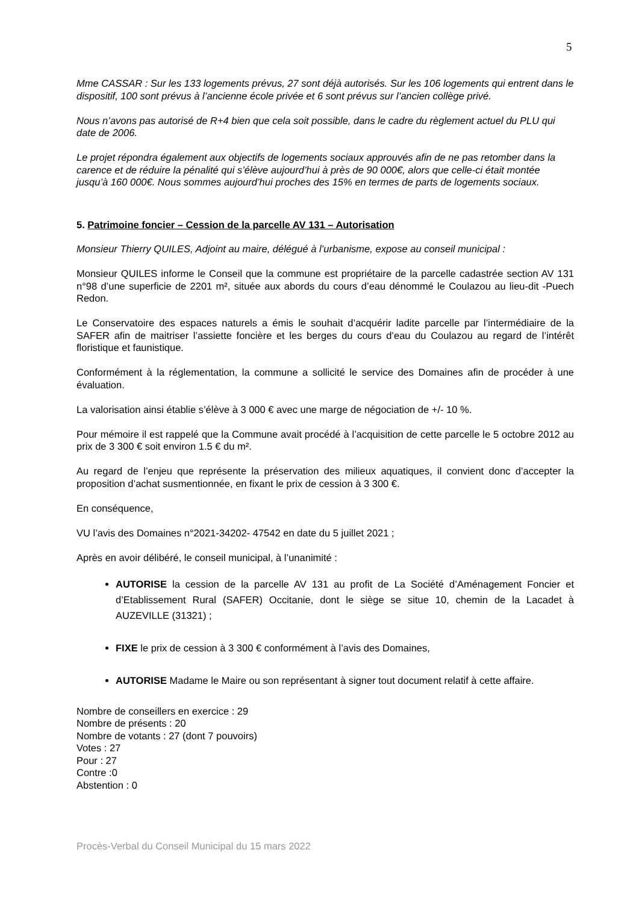5
Mme CASSAR : Sur les 133 logements prévus, 27 sont déjà autorisés. Sur les 106 logements qui entrent dans le dispositif, 100 sont prévus à l’ancienne école privée et 6 sont prévus sur l’ancien collège privé.
Nous n’avons pas autorisé de R+4 bien que cela soit possible, dans le cadre du règlement actuel du PLU qui date de 2006.
Le projet répondra également aux objectifs de logements sociaux approuvés afin de ne pas retomber dans la carence et de réduire la pénalité qui s’élève aujourd’hui à près de 90 000€, alors que celle-ci était montée jusqu’à 160 000€. Nous sommes aujourd’hui proches des 15% en termes de parts de logements sociaux.
5. Patrimoine foncier – Cession de la parcelle AV 131 – Autorisation
Monsieur Thierry QUILES, Adjoint au maire, délégué à l’urbanisme, expose au conseil municipal :
Monsieur QUILES informe le Conseil que la commune est propriétaire de la parcelle cadastrée section AV 131 n°98 d’une superficie de 2201 m², située aux abords du cours d’eau dénommé le Coulazou au lieu-dit -Puech Redon.
Le Conservatoire des espaces naturels a émis le souhait d’acquérir ladite parcelle par l’intermédiaire de la SAFER afin de maitriser l’assiette foncière et les berges du cours d’eau du Coulazou au regard de l’intérêt floristique et faunistique.
Conformément à la réglementation, la commune a sollicité le service des Domaines afin de procéder à une évaluation.
La valorisation ainsi établie s’élève à 3 000 € avec une marge de négociation de +/- 10 %.
Pour mémoire il est rappelé que la Commune avait procédé à l’acquisition de cette parcelle le 5 octobre 2012 au prix de 3 300 € soit environ 1.5 € du m².
Au regard de l’enjeu que représente la préservation des milieux aquatiques, il convient donc d’accepter la proposition d’achat susmentionnée, en fixant le prix de cession à 3 300 €.
En conséquence,
VU l’avis des Domaines n°2021-34202- 47542 en date du 5 juillet 2021 ;
Après en avoir délibéré, le conseil municipal, à l’unanimité :
AUTORISE la cession de la parcelle AV 131 au profit de La Société d’Aménagement Foncier et d’Etablissement Rural (SAFER) Occitanie, dont le siège se situe 10, chemin de la Lacadet à AUZEVILLE (31321) ;
FIXE le prix de cession à 3 300 € conformément à l’avis des Domaines,
AUTORISE Madame le Maire ou son représentant à signer tout document relatif à cette affaire.
Nombre de conseillers en exercice : 29
Nombre de présents : 20
Nombre de votants : 27 (dont 7 pouvoirs)
Votes : 27
Pour : 27
Contre :0
Abstention : 0
Procès-Verbal du Conseil Municipal du 15 mars 2022